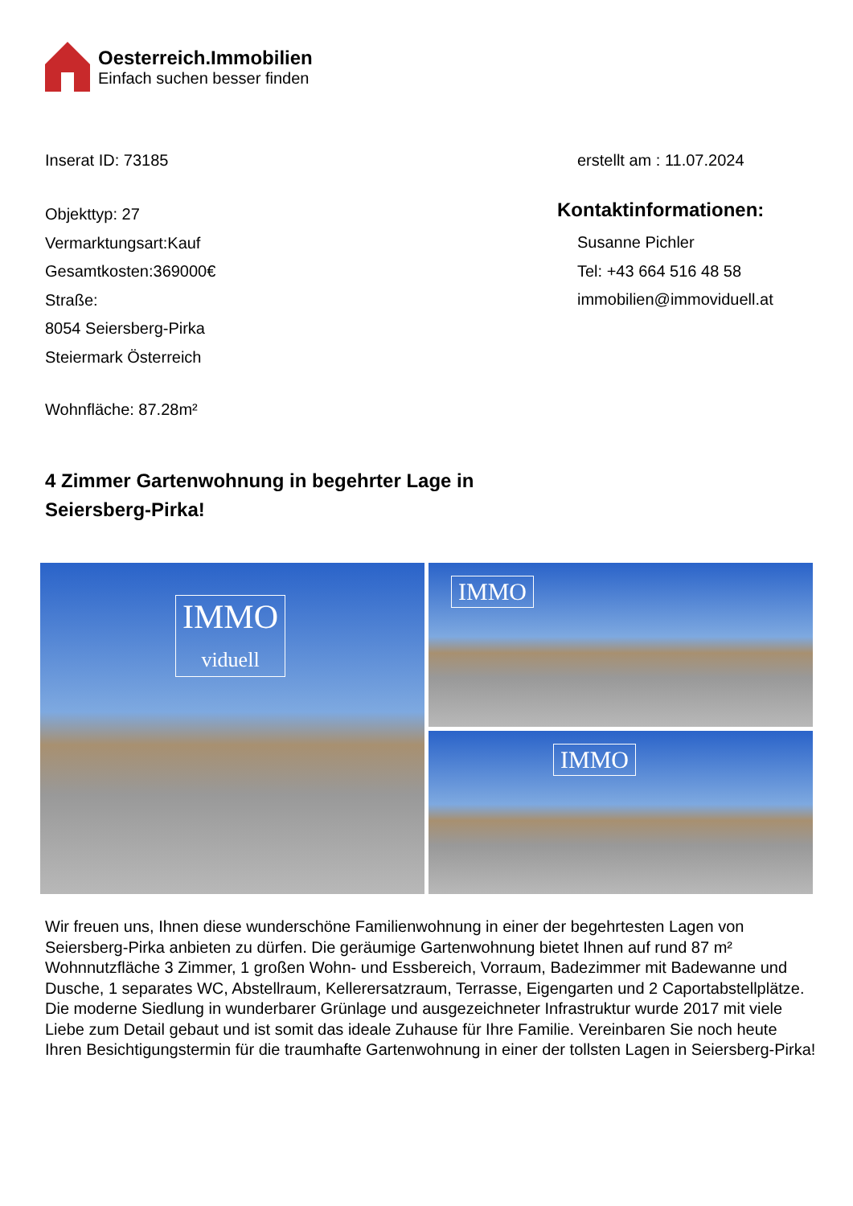Oesterreich.Immobilien
Einfach suchen besser finden
Inserat ID: 73185 erstellt am : 11.07.2024
Objekttyp: 27
Vermarktungsart:Kauf
Gesamtkosten:369000€
Straße:
8054 Seiersberg-Pirka
Steiermark Österreich
Kontaktinformationen:
Susanne Pichler
Tel: +43 664 516 48 58
immobilien@immoviduell.at
Wohnfläche: 87.28m²
4 Zimmer Gartenwohnung in begehrter Lage in
Seiersberg-Pirka!
IMMO
viduell
IMMO
IMMO
Wir freuen uns, Ihnen diese wunderschöne Familienwohnung in einer der begehrtesten Lagen von Seiersberg-Pirka anbieten zu dürfen. Die geräumige Gartenwohnung bietet Ihnen auf rund 87 m² Wohnnutzfläche 3 Zimmer, 1 großen Wohn- und Essbereich, Vorraum, Badezimmer mit Badewanne und Dusche, 1 separates WC, Abstellraum, Kellerersatzraum, Terrasse, Eigengarten und 2 Caportabstellplätze. Die moderne Siedlung in wunderbarer Grünlage und ausgezeichneter Infrastruktur wurde 2017 mit viele Liebe zum Detail gebaut und ist somit das ideale Zuhause für Ihre Familie. Vereinbaren Sie noch heute Ihren Besichtigungstermin für die traumhafte Gartenwohnung in einer der tollsten Lagen in Seiersberg-Pirka!